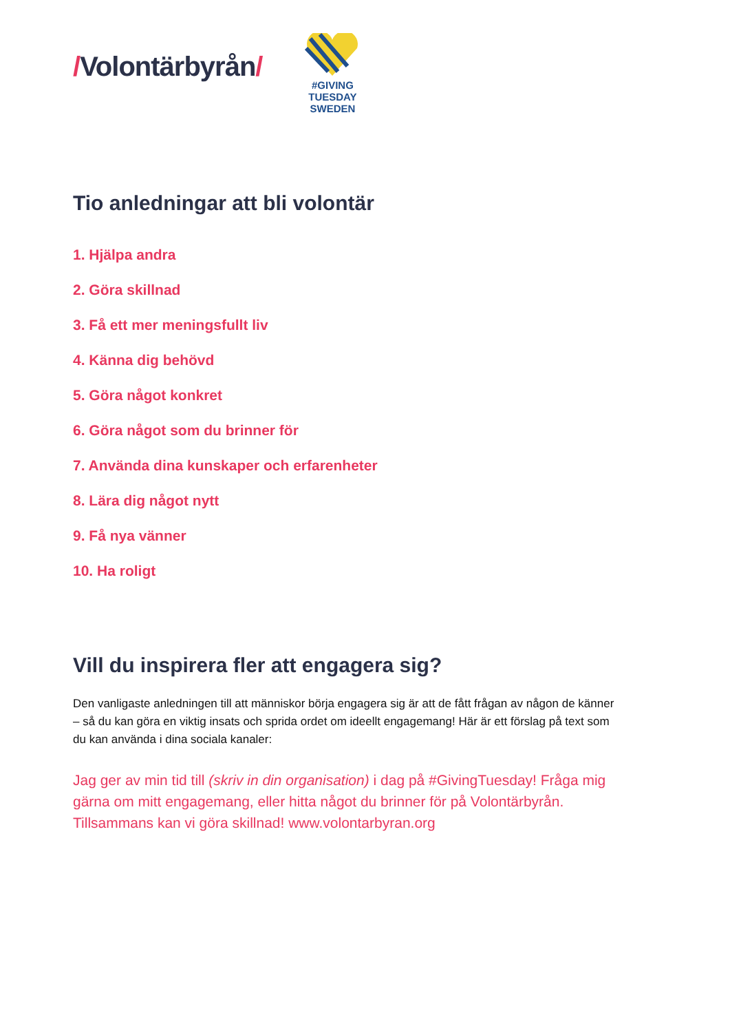/Volontärbyrån/
#GIVING
TUESDAY
SWEDEN
Tio anledningar att bli volontär
1. Hjälpa andra
2. Göra skillnad
3. Få ett mer meningsfullt liv
4. Känna dig behövd
5. Göra något konkret
6. Göra något som du brinner för
7. Använda dina kunskaper och erfarenheter
8. Lära dig något nytt
9. Få nya vänner
10. Ha roligt
Vill du inspirera fler att engagera sig?
Den vanligaste anledningen till att människor börja engagera sig är att de fått frågan av någon de känner – så du kan göra en viktig insats och sprida ordet om ideellt engagemang! Här är ett förslag på text som du kan använda i dina sociala kanaler:
Jag ger av min tid till (skriv in din organisation) i dag på #GivingTuesday! Fråga mig gärna om mitt engagemang, eller hitta något du brinner för på Volontärbyrån. Tillsammans kan vi göra skillnad! www.volontarbyran.org